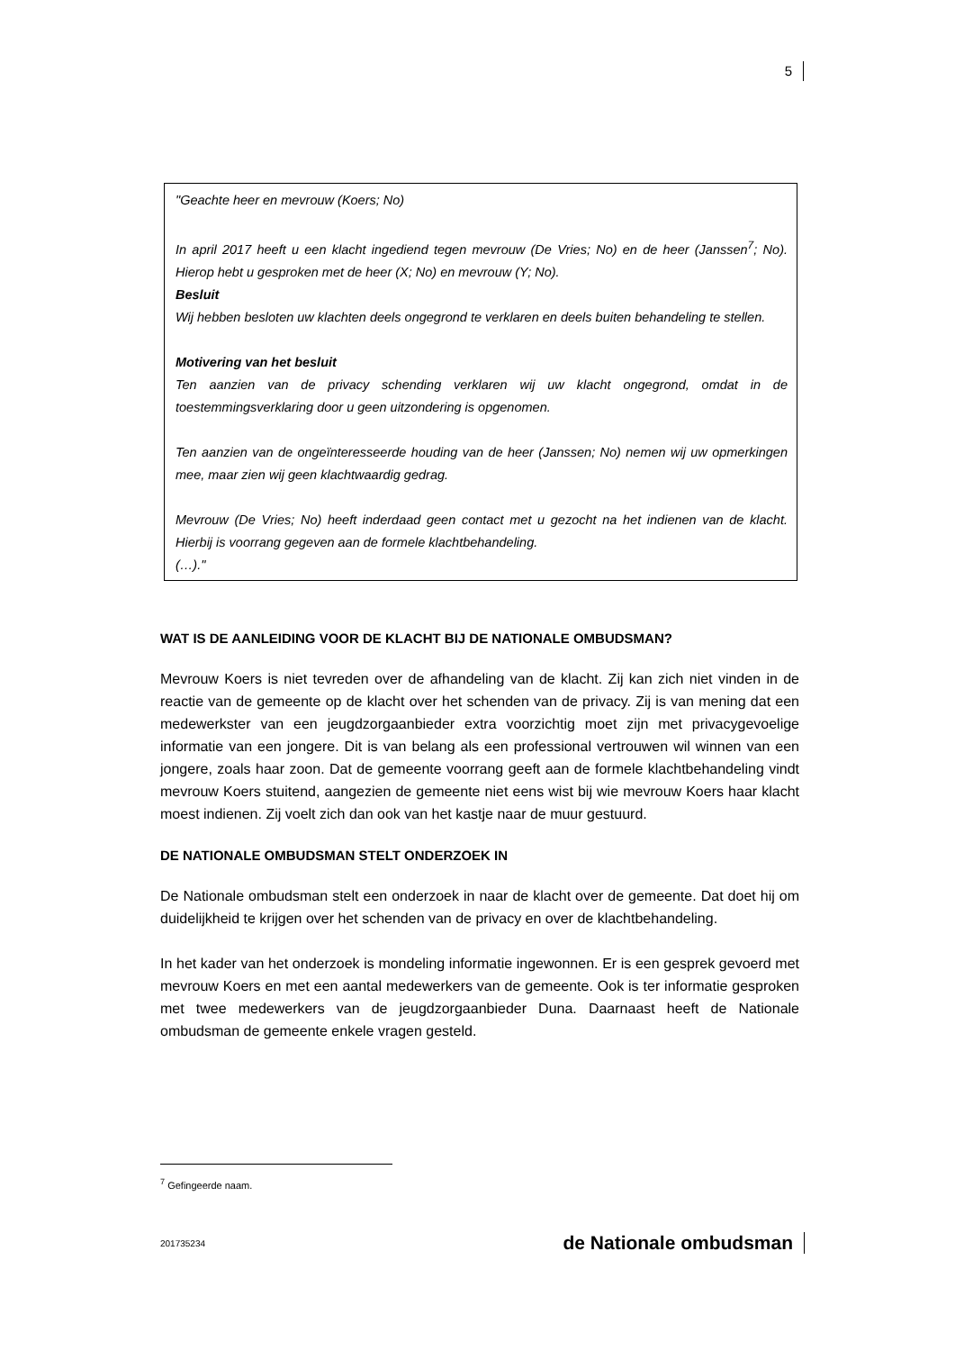5
"Geachte heer en mevrouw (Koers; No)
In april 2017 heeft u een klacht ingediend tegen mevrouw (De Vries; No) en de heer (Janssen<sup>7</sup>; No). Hierop hebt u gesproken met de heer (X; No) en mevrouw (Y; No).
Besluit
Wij hebben besloten uw klachten deels ongegrond te verklaren en deels buiten behandeling te stellen.
Motivering van het besluit
Ten aanzien van de privacy schending verklaren wij uw klacht ongegrond, omdat in de toestemmingsverklaring door u geen uitzondering is opgenomen.
Ten aanzien van de ongeïnteresseerde houding van de heer (Janssen; No) nemen wij uw opmerkingen mee, maar zien wij geen klachtwaardig gedrag.
Mevrouw (De Vries; No) heeft inderdaad geen contact met u gezocht na het indienen van de klacht. Hierbij is voorrang gegeven aan de formele klachtbehandeling.
(…)."
WAT IS DE AANLEIDING VOOR DE KLACHT BIJ DE NATIONALE OMBUDSMAN?
Mevrouw Koers is niet tevreden over de afhandeling van de klacht. Zij kan zich niet vinden in de reactie van de gemeente op de klacht over het schenden van de privacy. Zij is van mening dat een medewerkster van een jeugdzorgaanbieder extra voorzichtig moet zijn met privacygevoelige informatie van een jongere. Dit is van belang als een professional vertrouwen wil winnen van een jongere, zoals haar zoon. Dat de gemeente voorrang geeft aan de formele klachtbehandeling vindt mevrouw Koers stuitend, aangezien de gemeente niet eens wist bij wie mevrouw Koers haar klacht moest indienen. Zij voelt zich dan ook van het kastje naar de muur gestuurd.
DE NATIONALE OMBUDSMAN STELT ONDERZOEK IN
De Nationale ombudsman stelt een onderzoek in naar de klacht over de gemeente. Dat doet hij om duidelijkheid te krijgen over het schenden van de privacy en over de klachtbehandeling.
In het kader van het onderzoek is mondeling informatie ingewonnen. Er is een gesprek gevoerd met mevrouw Koers en met een aantal medewerkers van de gemeente. Ook is ter informatie gesproken met twee medewerkers van de jeugdzorgaanbieder Duna. Daarnaast heeft de Nationale ombudsman de gemeente enkele vragen gesteld.
<sup>7</sup> Gefingeerde naam.
201735234 de Nationale ombudsman